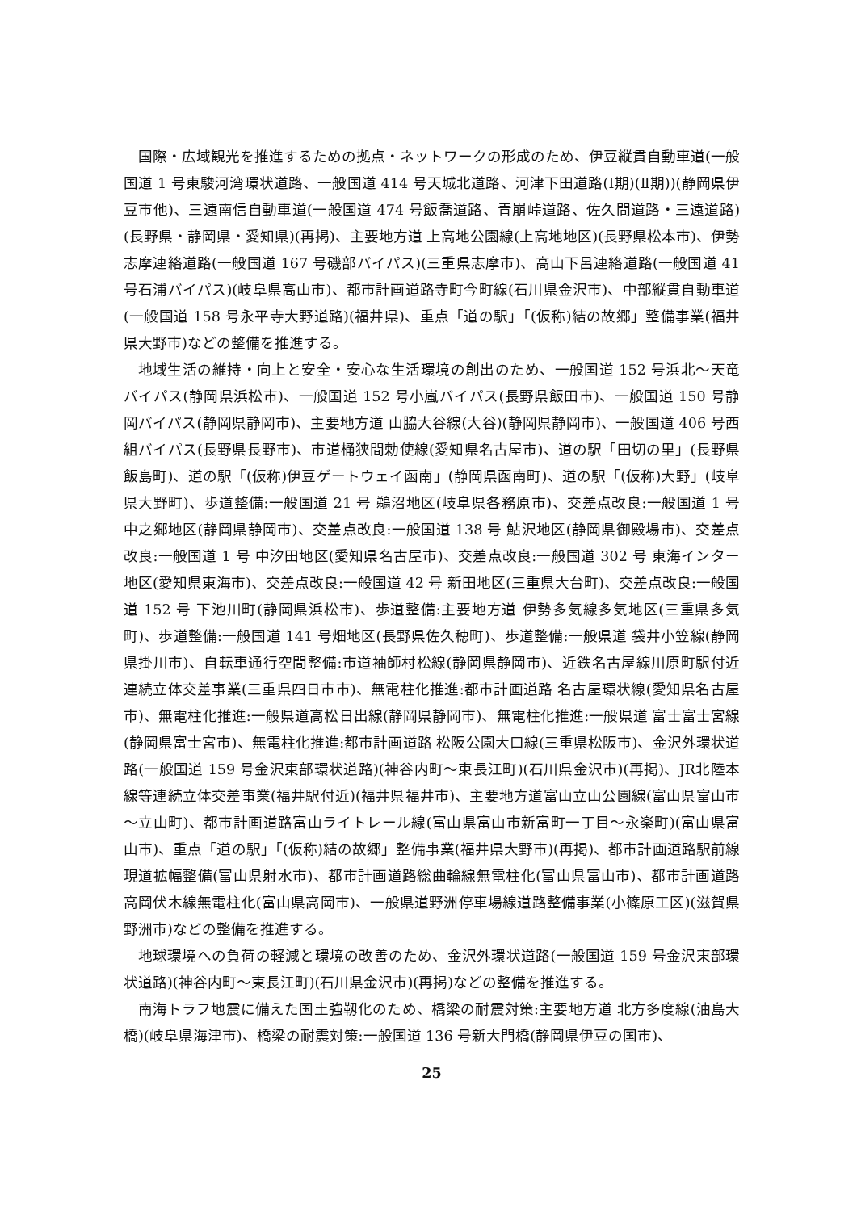国際・広域観光を推進するための拠点・ネットワークの形成のため、伊豆縦貫自動車道(一般国道 1 号東駿河湾環状道路、一般国道 414 号天城北道路、河津下田道路(Ⅰ期)(Ⅱ期))(静岡県伊豆市他)、三遠南信自動車道(一般国道 474 号飯喬道路、青崩峠道路、佐久間道路・三遠道路)(長野県・静岡県・愛知県)(再掲)、主要地方道 上高地公園線(上高地地区)(長野県松本市)、伊勢志摩連絡道路(一般国道 167 号磯部バイパス)(三重県志摩市)、高山下呂連絡道路(一般国道 41 号石浦バイパス)(岐阜県高山市)、都市計画道路寺町今町線(石川県金沢市)、中部縦貫自動車道(一般国道 158 号永平寺大野道路)(福井県)、重点「道の駅」「(仮称)結の故郷」整備事業(福井県大野市)などの整備を推進する。
地域生活の維持・向上と安全・安心な生活環境の創出のため、一般国道 152 号浜北～天竜バイパス(静岡県浜松市)、一般国道 152 号小嵐バイパス(長野県飯田市)、一般国道 150 号静岡バイパス(静岡県静岡市)、主要地方道 山脇大谷線(大谷)(静岡県静岡市)、一般国道 406 号西組バイパス(長野県長野市)、市道桶狭間勅使線(愛知県名古屋市)、道の駅「田切の里」(長野県飯島町)、道の駅「(仮称)伊豆ゲートウェイ函南」(静岡県函南町)、道の駅「(仮称)大野」(岐阜県大野町)、歩道整備:一般国道 21 号 鵜沼地区(岐阜県各務原市)、交差点改良:一般国道 1 号 中之郷地区(静岡県静岡市)、交差点改良:一般国道 138 号 鮎沢地区(静岡県御殿場市)、交差点改良:一般国道 1 号 中汐田地区(愛知県名古屋市)、交差点改良:一般国道 302 号 東海インター地区(愛知県東海市)、交差点改良:一般国道 42 号 新田地区(三重県大台町)、交差点改良:一般国道 152 号 下池川町(静岡県浜松市)、歩道整備:主要地方道 伊勢多気線多気地区(三重県多気町)、歩道整備:一般国道 141 号畑地区(長野県佐久穂町)、歩道整備:一般県道 袋井小笠線(静岡県掛川市)、自転車通行空間整備:市道袖師村松線(静岡県静岡市)、近鉄名古屋線川原町駅付近連続立体交差事業(三重県四日市市)、無電柱化推進:都市計画道路 名古屋環状線(愛知県名古屋市)、無電柱化推進:一般県道高松日出線(静岡県静岡市)、無電柱化推進:一般県道 富士富士宮線(静岡県富士宮市)、無電柱化推進:都市計画道路 松阪公園大口線(三重県松阪市)、金沢外環状道路(一般国道 159 号金沢東部環状道路)(神谷内町～東長江町)(石川県金沢市)(再掲)、JR北陸本線等連続立体交差事業(福井駅付近)(福井県福井市)、主要地方道富山立山公園線(富山県富山市～立山町)、都市計画道路富山ライトレール線(富山県富山市新富町一丁目～永楽町)(富山県富山市)、重点「道の駅」「(仮称)結の故郷」整備事業(福井県大野市)(再掲)、都市計画道路駅前線現道拡幅整備(富山県射水市)、都市計画道路総曲輪線無電柱化(富山県富山市)、都市計画道路高岡伏木線無電柱化(富山県高岡市)、一般県道野洲停車場線道路整備事業(小篠原工区)(滋賀県野洲市)などの整備を推進する。
地球環境への負荷の軽減と環境の改善のため、金沢外環状道路(一般国道 159 号金沢東部環状道路)(神谷内町～東長江町)(石川県金沢市)(再掲)などの整備を推進する。
南海トラフ地震に備えた国土強靱化のため、橋梁の耐震対策:主要地方道 北方多度線(油島大橋)(岐阜県海津市)、橋梁の耐震対策:一般国道 136 号新大門橋(静岡県伊豆の国市)、
25